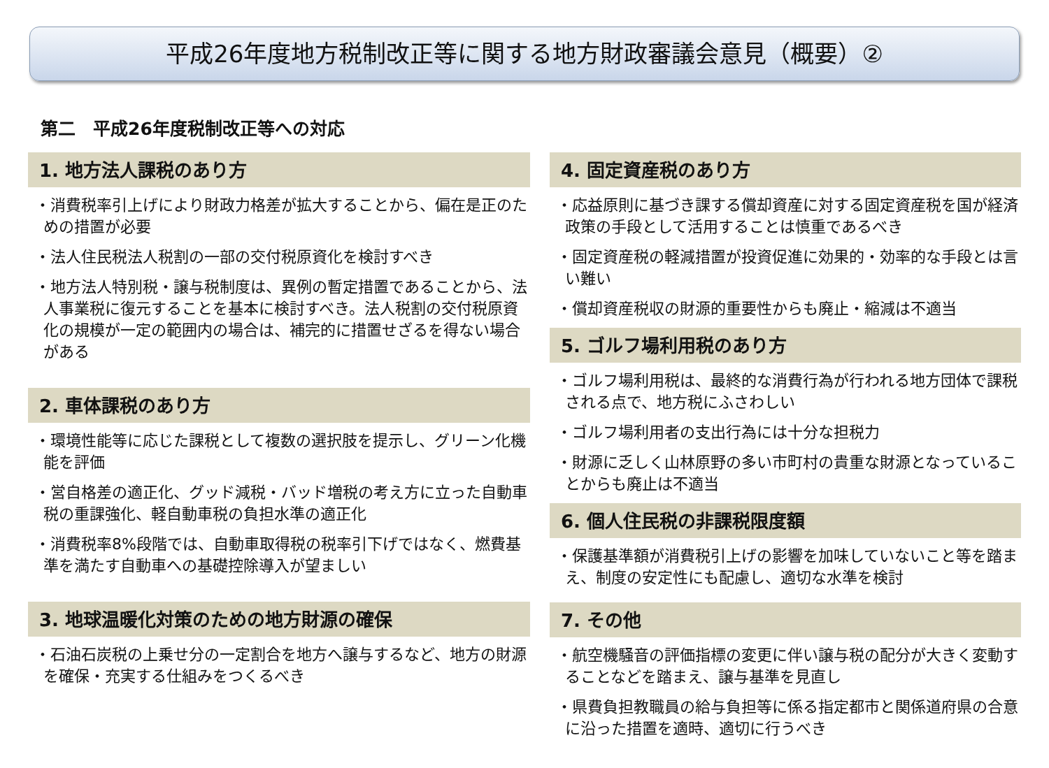平成26年度地方税制改正等に関する地方財政審議会意見（概要）②
第二　平成26年度税制改正等への対応
1. 地方法人課税のあり方
・消費税率引上げにより財政力格差が拡大することから、偏在是正のための措置が必要
・法人住民税法人税割の一部の交付税原資化を検討すべき
・地方法人特別税・譲与税制度は、異例の暫定措置であることから、法人事業税に復元することを基本に検討すべき。法人税割の交付税原資化の規模が一定の範囲内の場合は、補完的に措置せざるを得ない場合がある
2. 車体課税のあり方
・環境性能等に応じた課税として複数の選択肢を提示し、グリーン化機能を評価
・営自格差の適正化、グッド減税・バッド増税の考え方に立った自動車税の重課強化、軽自動車税の負担水準の適正化
・消費税率8%段階では、自動車取得税の税率引下げではなく、燃費基準を満たす自動車への基礎控除導入が望ましい
3. 地球温暖化対策のための地方財源の確保
・石油石炭税の上乗せ分の一定割合を地方へ譲与するなど、地方の財源を確保・充実する仕組みをつくるべき
4. 固定資産税のあり方
・応益原則に基づき課する償却資産に対する固定資産税を国が経済政策の手段として活用することは慎重であるべき
・固定資産税の軽減措置が投資促進に効果的・効率的な手段とは言い難い
・償却資産税収の財源的重要性からも廃止・縮減は不適当
5. ゴルフ場利用税のあり方
・ゴルフ場利用税は、最終的な消費行為が行われる地方団体で課税される点で、地方税にふさわしい
・ゴルフ場利用者の支出行為には十分な担税力
・財源に乏しく山林原野の多い市町村の貴重な財源となっていることからも廃止は不適当
6. 個人住民税の非課税限度額
・保護基準額が消費税引上げの影響を加味していないこと等を踏まえ、制度の安定性にも配慮し、適切な水準を検討
7. その他
・航空機騒音の評価指標の変更に伴い譲与税の配分が大きく変動することなどを踏まえ、譲与基準を見直し
・県費負担教職員の給与負担等に係る指定都市と関係道府県の合意に沿った措置を適時、適切に行うべき